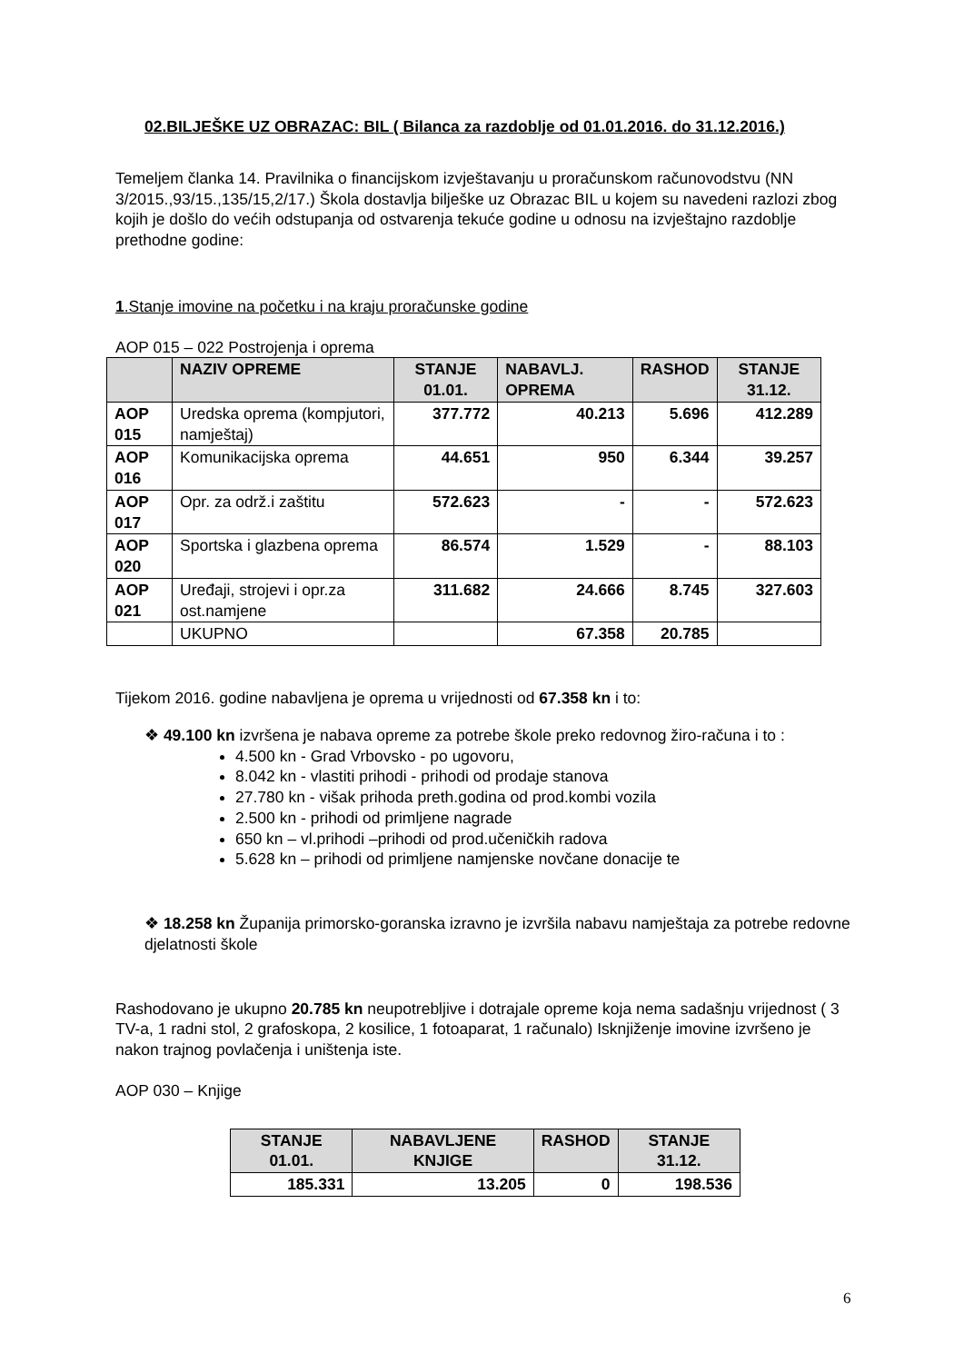02.BILJEŠKE UZ OBRAZAC: BIL ( Bilanca za razdoblje od 01.01.2016. do 31.12.2016.)
Temeljem članka 14. Pravilnika o financijskom izvještavanju u proračunskom računovodstvu (NN 3/2015.,93/15.,135/15,2/17.) Škola dostavlja bilješke uz Obrazac BIL u kojem su navedeni razlozi zbog kojih je došlo do većih odstupanja od ostvarenja tekuće godine u odnosu na izvještajno razdoblje prethodne godine:
1.Stanje imovine na početku i na kraju proračunske godine
AOP 015 – 022 Postrojenja i oprema
| | NAZIV OPREME | STANJE 01.01. | NABAVLJ. OPREMA | RASHOD | STANJE 31.12. |
| --- | --- | --- | --- | --- | --- |
| AOP 015 | Uredska oprema (kompjutori, namještaj) | 377.772 | 40.213 | 5.696 | 412.289 |
| AOP 016 | Komunikacijska oprema | 44.651 | 950 | 6.344 | 39.257 |
| AOP 017 | Opr. za održ.i zaštitu | 572.623 | - | - | 572.623 |
| AOP 020 | Sportska i glazbena oprema | 86.574 | 1.529 | - | 88.103 |
| AOP 021 | Uređaji, strojevi i opr.za ost.namjene | 311.682 | 24.666 | 8.745 | 327.603 |
| | UKUPNO | | 67.358 | 20.785 | |
Tijekom 2016. godine nabavljena je oprema u vrijednosti od 67.358 kn i to:
❖ 49.100 kn izvršena je nabava opreme za potrebe škole preko redovnog žiro-računa i to :
4.500 kn - Grad Vrbovsko - po ugovoru,
8.042 kn - vlastiti prihodi - prihodi od prodaje stanova
27.780 kn - višak prihoda preth.godina od prod.kombi vozila
2.500 kn - prihodi od primljene nagrade
650 kn – vl.prihodi –prihodi od prod.učeničkih radova
5.628 kn – prihodi od primljene namjenske novčane donacije te
❖ 18.258 kn Županija primorsko-goranska izravno je izvršila nabavu namještaja za potrebe redovne djelatnosti škole
Rashodovano je ukupno 20.785 kn neupotrebljive i dotrajale opreme koja nema sadašnju vrijednost ( 3 TV-a, 1 radni stol, 2 grafoskopa, 2 kosilice, 1 fotoaparat, 1 računalo) Isknjiženje imovine izvršeno je nakon trajnog povlačenja i uništenja iste.
AOP 030 – Knjige
| STANJE 01.01. | NABAVLJENE KNJIGE | RASHOD | STANJE 31.12. |
| --- | --- | --- | --- |
| 185.331 | 13.205 | 0 | 198.536 |
6